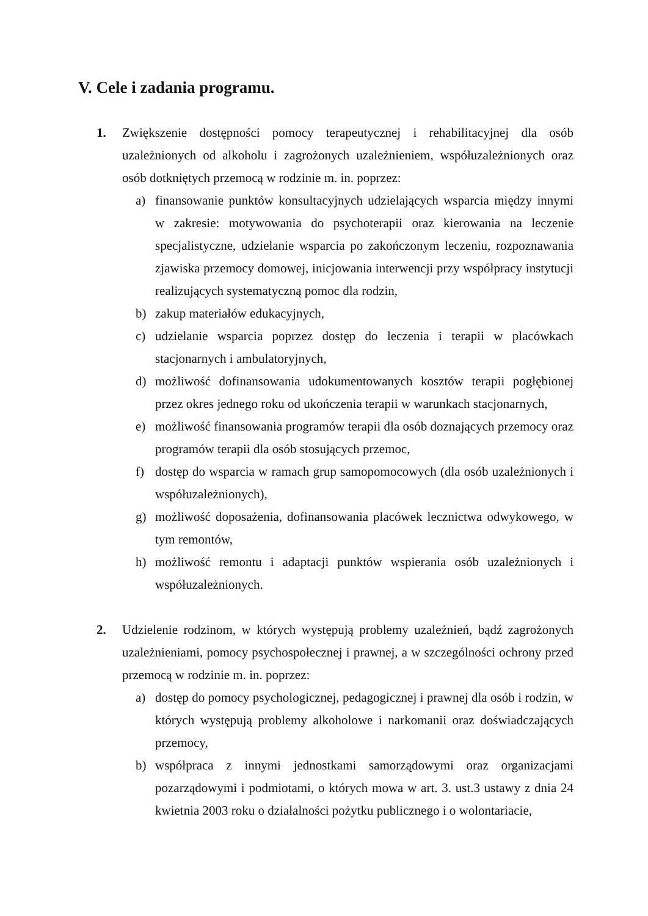V. Cele i zadania programu.
1. Zwiększenie dostępności pomocy terapeutycznej i rehabilitacyjnej dla osób uzależnionych od alkoholu i zagrożonych uzależnieniem, współuzależnionych oraz osób dotkniętych przemocą w rodzinie m. in. poprzez:
a) finansowanie punktów konsultacyjnych udzielających wsparcia między innymi w zakresie: motywowania do psychoterapii oraz kierowania na leczenie specjalistyczne, udzielanie wsparcia po zakończonym leczeniu, rozpoznawania zjawiska przemocy domowej, inicjowania interwencji przy współpracy instytucji realizujących systematyczną pomoc dla rodzin,
b) zakup materiałów edukacyjnych,
c) udzielanie wsparcia poprzez dostęp do leczenia i terapii w placówkach stacjonarnych i ambulatoryjnych,
d) możliwość dofinansowania udokumentowanych kosztów terapii pogłębionej przez okres jednego roku od ukończenia terapii w warunkach stacjonarnych,
e) możliwość finansowania programów terapii dla osób doznających przemocy oraz programów terapii dla osób stosujących przemoc,
f) dostęp do wsparcia w ramach grup samopomocowych (dla osób uzależnionych i współuzależnionych),
g) możliwość doposażenia, dofinansowania placówek lecznictwa odwykowego, w tym remontów,
h) możliwość remontu i adaptacji punktów wspierania osób uzależnionych i współuzależnionych.
2. Udzielenie rodzinom, w których występują problemy uzależnień, bądź zagrożonych uzależnieniami, pomocy psychospołecznej i prawnej, a w szczególności ochrony przed przemocą w rodzinie m. in. poprzez:
a) dostęp do pomocy psychologicznej, pedagogicznej i prawnej dla osób i rodzin, w których występują problemy alkoholowe i narkomanii oraz doświadczających przemocy,
b) współpraca z innymi jednostkami samorządowymi oraz organizacjami pozarządowymi i podmiotami, o których mowa w art. 3. ust.3 ustawy z dnia 24 kwietnia 2003 roku o działalności pożytku publicznego i o wolontariacie,